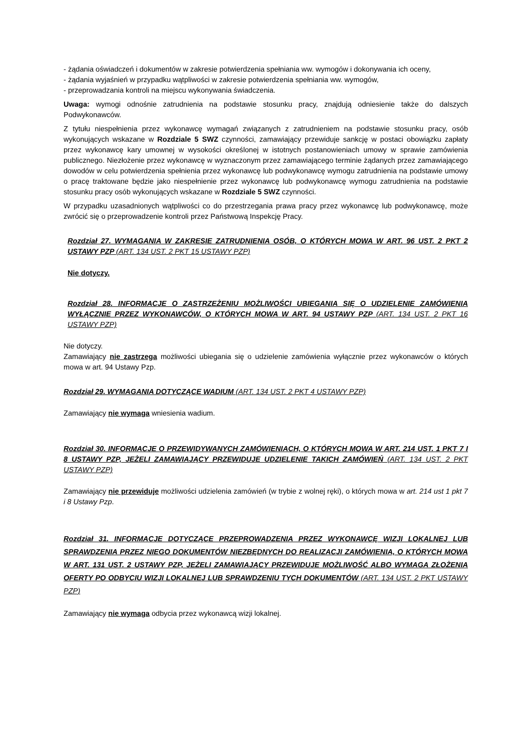- żądania oświadczeń i dokumentów w zakresie potwierdzenia spełniania ww. wymogów i dokonywania ich oceny,
- żądania wyjaśnień w przypadku wątpliwości w zakresie potwierdzenia spełniania ww. wymogów,
- przeprowadzania kontroli na miejscu wykonywania świadczenia.
Uwaga: wymogi odnośnie zatrudnienia na podstawie stosunku pracy, znajdują odniesienie także do dalszych Podwykonawców.
Z tytułu niespełnienia przez wykonawcę wymagań związanych z zatrudnieniem na podstawie stosunku pracy, osób wykonujących wskazane w Rozdziale 5 SWZ czynności, zamawiający przewiduje sankcję w postaci obowiązku zapłaty przez wykonawcę kary umownej w wysokości określonej w istotnych postanowieniach umowy w sprawie zamówienia publicznego. Niezłożenie przez wykonawcę w wyznaczonym przez zamawiającego terminie żądanych przez zamawiającego dowodów w celu potwierdzenia spełnienia przez wykonawcę lub podwykonawcę wymogu zatrudnienia na podstawie umowy o pracę traktowane będzie jako niespełnienie przez wykonawcę lub podwykonawcę wymogu zatrudnienia na podstawie stosunku pracy osób wykonujących wskazane w Rozdziale 5 SWZ czynności.
W przypadku uzasadnionych wątpliwości co do przestrzegania prawa pracy przez wykonawcę lub podwykonawcę, może zwrócić się o przeprowadzenie kontroli przez Państwową Inspekcję Pracy.
Rozdział 27. WYMAGANIA W ZAKRESIE ZATRUDNIENIA OSÓB, O KTÓRYCH MOWA W ART. 96 UST. 2 PKT 2 USTAWY PZP (ART. 134 UST. 2 PKT 15 USTAWY PZP)
Nie dotyczy.
Rozdział 28. INFORMACJE O ZASTRZEŻENIU MOŻLIWOŚCI UBIEGANIA SIĘ O UDZIELENIE ZAMÓWIENIA WYŁĄCZNIE PRZEZ WYKONAWCÓW, O KTÓRYCH MOWA W ART. 94 USTAWY PZP (ART. 134 UST. 2 PKT 16 USTAWY PZP)
Nie dotyczy.
Zamawiający nie zastrzega możliwości ubiegania się o udzielenie zamówienia wyłącznie przez wykonawców o których mowa w art. 94 Ustawy Pzp.
Rozdział 29. WYMAGANIA DOTYCZĄCE WADIUM (ART. 134 UST. 2 PKT 4 USTAWY PZP)
Zamawiający nie wymaga wniesienia wadium.
Rozdział 30. INFORMACJE O PRZEWIDYWANYCH ZAMÓWIENIACH, O KTÓRYCH MOWA W ART. 214 UST. 1 PKT 7 I 8 USTAWY PZP, JEŻELI ZAMAWIAJĄCY PRZEWIDUJE UDZIELENIE TAKICH ZAMÓWIEŃ (ART. 134 UST. 2 PKT USTAWY PZP)
Zamawiający nie przewiduje możliwości udzielenia zamówień (w trybie z wolnej ręki), o których mowa w art. 214 ust 1 pkt 7 i 8 Ustawy Pzp.
Rozdział 31. INFORMACJE DOTYCZĄCE PRZEPROWADZENIA PRZEZ WYKONAWCĘ WIZJI LOKALNEJ LUB SPRAWDZENIA PRZEZ NIEGO DOKUMENTÓW NIEZBĘDNYCH DO REALIZACJI ZAMÓWIENIA, O KTÓRYCH MOWA W ART. 131 UST. 2 USTAWY PZP, JEŻELI ZAMAWIAJĄCY PRZEWIDUJE MOŻLIWOŚĆ ALBO WYMAGA ZŁOŻENIA OFERTY PO ODBYCIU WIZJI LOKALNEJ LUB SPRAWDZENIU TYCH DOKUMENTÓW (ART. 134 UST. 2 PKT USTAWY PZP)
Zamawiający nie wymaga odbycia przez wykonawcą wizji lokalnej.